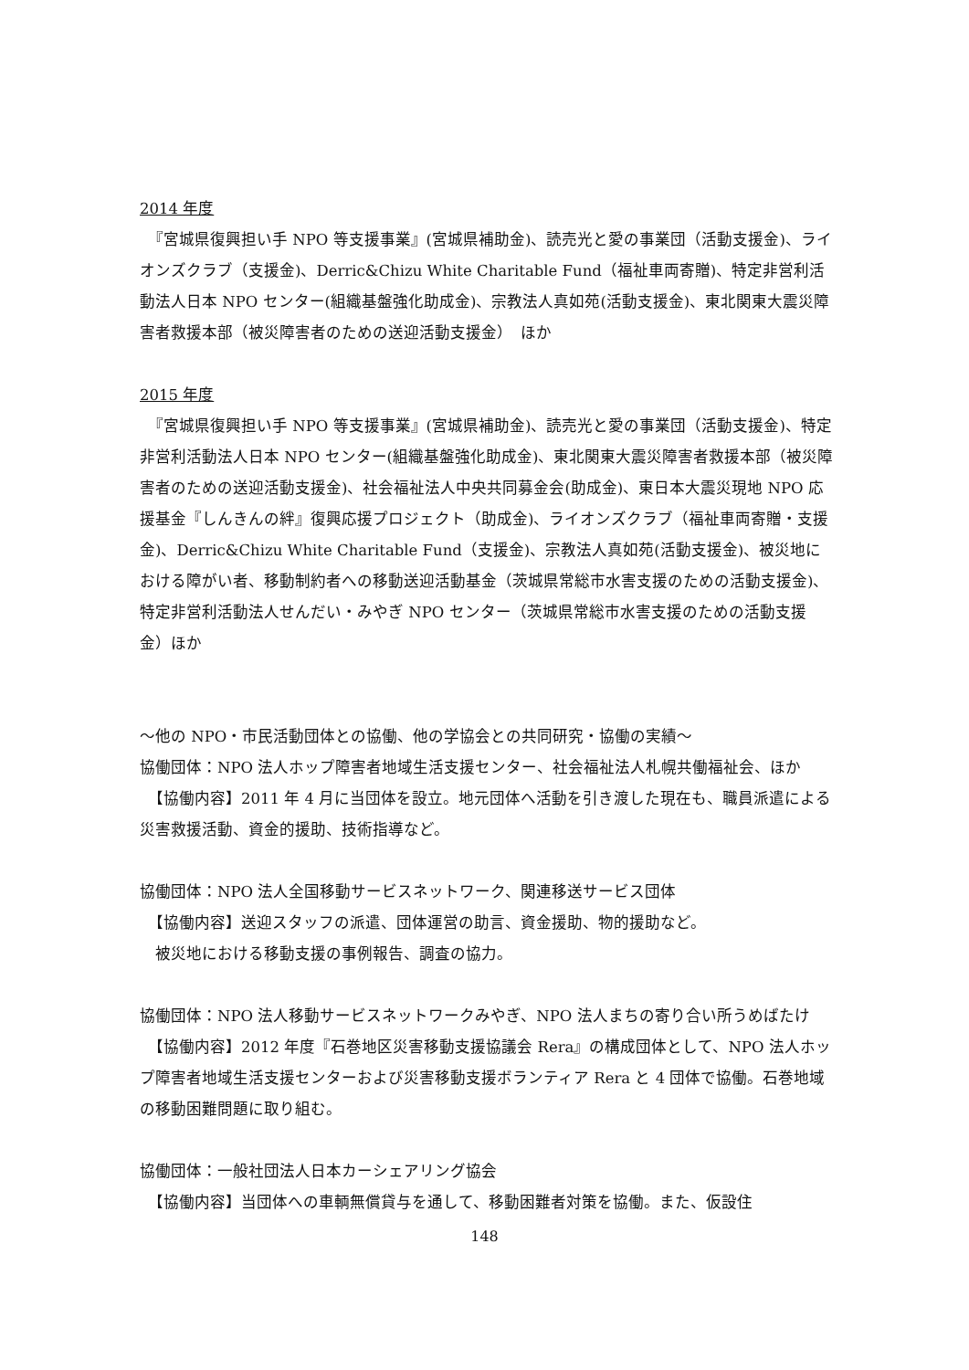2014 年度
　『宮城県復興担い手 NPO 等支援事業』(宮城県補助金)、読売光と愛の事業団（活動支援金)、ライオンズクラブ（支援金)、Derric&Chizu White Charitable Fund（福祉車両寄贈)、特定非営利活動法人日本 NPO センター(組織基盤強化助成金)、宗教法人真如苑(活動支援金)、東北関東大震災障害者救援本部（被災障害者のための送迎活動支援金）　ほか
2015 年度
　『宮城県復興担い手 NPO 等支援事業』(宮城県補助金)、読売光と愛の事業団（活動支援金)、特定非営利活動法人日本 NPO センター(組織基盤強化助成金)、東北関東大震災障害者救援本部（被災障害者のための送迎活動支援金)、社会福祉法人中央共同募金会(助成金)、東日本大震災現地 NPO 応援基金『しんきんの絆』復興応援プロジェクト（助成金)、ライオンズクラブ（福祉車両寄贈・支援金)、Derric&Chizu White Charitable Fund（支援金)、宗教法人真如苑(活動支援金)、被災地における障がい者、移動制約者への移動送迎活動基金（茨城県常総市水害支援のための活動支援金)、特定非営利活動法人せんだい・みやぎ NPO センター（茨城県常総市水害支援のための活動支援金）ほか
～他の NPO・市民活動団体との協働、他の学協会との共同研究・協働の実績～
協働団体：NPO 法人ホップ障害者地域生活支援センター、社会福祉法人札幌共働福祉会、ほか
　【協働内容】2011 年 4 月に当団体を設立。地元団体へ活動を引き渡した現在も、職員派遣による災害救援活動、資金的援助、技術指導など。
協働団体：NPO 法人全国移動サービスネットワーク、関連移送サービス団体
　【協働内容】送迎スタッフの派遣、団体運営の助言、資金援助、物的援助など。
　被災地における移動支援の事例報告、調査の協力。
協働団体：NPO 法人移動サービスネットワークみやぎ、NPO 法人まちの寄り合い所うめばたけ
　【協働内容】2012 年度『石巻地区災害移動支援協議会 Rera』の構成団体として、NPO 法人ホップ障害者地域生活支援センターおよび災害移動支援ボランティア Rera と 4 団体で協働。石巻地域の移動困難問題に取り組む。
協働団体：一般社団法人日本カーシェアリング協会
　【協働内容】当団体への車輌無償貸与を通して、移動困難者対策を協働。また、仮設住
148